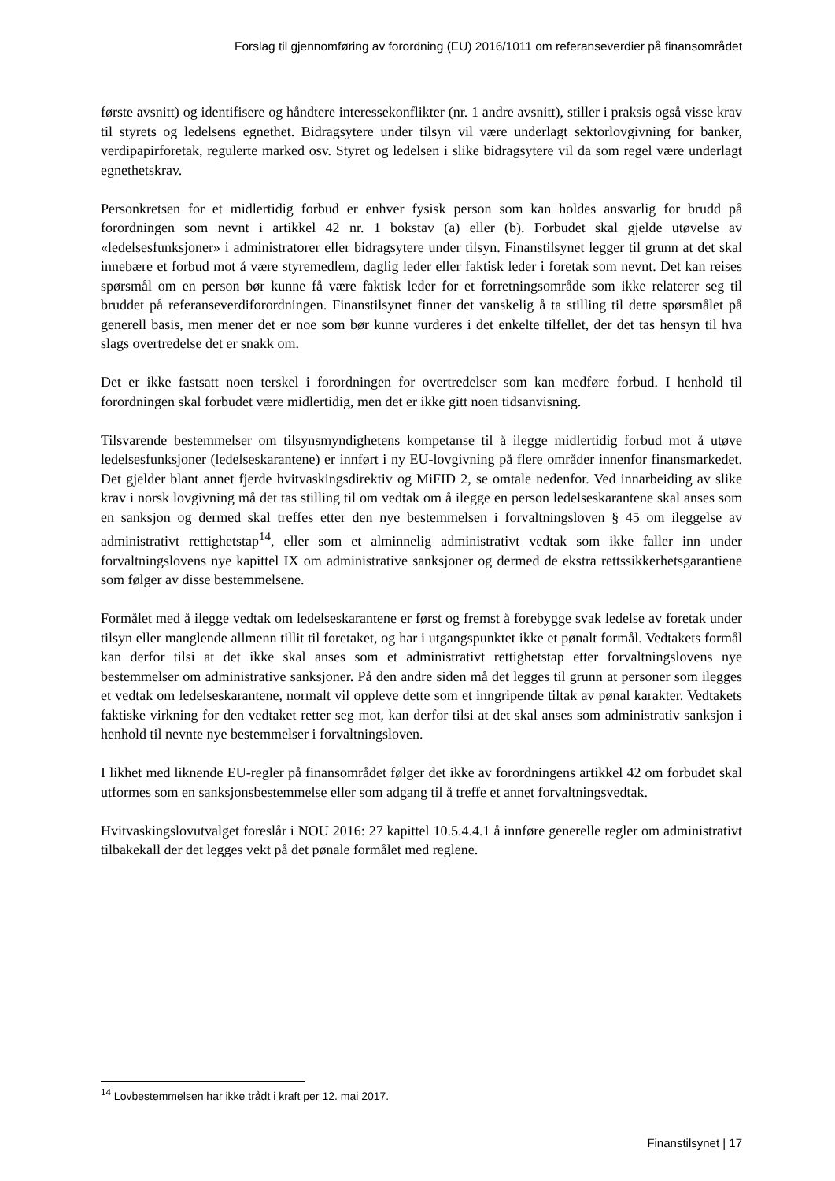Forslag til gjennomføring av forordning (EU) 2016/1011 om referanseverdier på finansområdet
første avsnitt) og identifisere og håndtere interessekonflikter (nr. 1 andre avsnitt), stiller i praksis også visse krav til styrets og ledelsens egnethet. Bidragsytere under tilsyn vil være underlagt sektorlovgivning for banker, verdipapirforetak, regulerte marked osv. Styret og ledelsen i slike bidragsytere vil da som regel være underlagt egnethetskrav.
Personkretsen for et midlertidig forbud er enhver fysisk person som kan holdes ansvarlig for brudd på forordningen som nevnt i artikkel 42 nr. 1 bokstav (a) eller (b). Forbudet skal gjelde utøvelse av «ledelsesfunksjoner» i administratorer eller bidragsytere under tilsyn. Finans­tilsynet legger til grunn at det skal innebære et forbud mot å være styremedlem, daglig leder eller faktisk leder i foretak som nevnt. Det kan reises spørsmål om en person bør kunne få være faktisk leder for et forretningsområde som ikke relaterer seg til bruddet på referanse­verdiforordningen. Finanstilsynet finner det vanskelig å ta stilling til dette spørsmålet på generell basis, men mener det er noe som bør kunne vurderes i det enkelte tilfellet, der det tas hensyn til hva slags overtredelse det er snakk om.
Det er ikke fastsatt noen terskel i forordningen for overtredelser som kan medføre forbud. I henhold til forordningen skal forbudet være midlertidig, men det er ikke gitt noen tidsanvis­ning.
Tilsvarende bestemmelser om tilsynsmyndighetens kompetanse til å ilegge midlertidig forbud mot å utøve ledelsesfunksjoner (ledelseskarantene) er innført i ny EU-lovgivning på flere områder innenfor finansmarkedet. Det gjelder blant annet fjerde hvitvaskingsdirektiv og MiFID 2, se omtale nedenfor. Ved innarbeiding av slike krav i norsk lovgivning må det tas stilling til om vedtak om å ilegge en person ledelseskarantene skal anses som en sanksjon og dermed skal treffes etter den nye bestemmelsen i forvaltningsloven § 45 om ileggelse av administrativt rettighetstap<sup>14</sup>, eller som et alminnelig administrativt vedtak som ikke faller inn under forvaltningslovens nye kapittel IX om administrative sanksjoner og dermed de ekstra rettssikkerhetsgarantiene som følger av disse bestemmelsene.
Formålet med å ilegge vedtak om ledelseskarantene er først og fremst å forebygge svak ledelse av foretak under tilsyn eller manglende allmenn tillit til foretaket, og har i utgangs­punktet ikke et pønalt formål. Vedtakets formål kan derfor tilsi at det ikke skal anses som et administrativt rettighetstap etter forvaltningslovens nye bestemmelser om administrative sanksjoner. På den andre siden må det legges til grunn at personer som ilegges et vedtak om ledelseskarantene, normalt vil oppleve dette som et inngripende tiltak av pønal karakter. Vedtakets faktiske virkning for den vedtaket retter seg mot, kan derfor tilsi at det skal anses som administrativ sanksjon i henhold til nevnte nye bestemmelser i forvaltningsloven.
I likhet med liknende EU-regler på finansområdet følger det ikke av forordningens artikkel 42 om forbudet skal utformes som en sanksjonsbestemmelse eller som adgang til å treffe et annet forvaltningsvedtak.
Hvitvaskingslovutvalget foreslår i NOU 2016: 27 kapittel 10.5.4.4.1 å innføre generelle regler om administrativt tilbakekall der det legges vekt på det pønale formålet med reglene.
<sup>14</sup> Lovbestemmelsen har ikke trådt i kraft per 12. mai 2017.
Finanstilsynet | 17